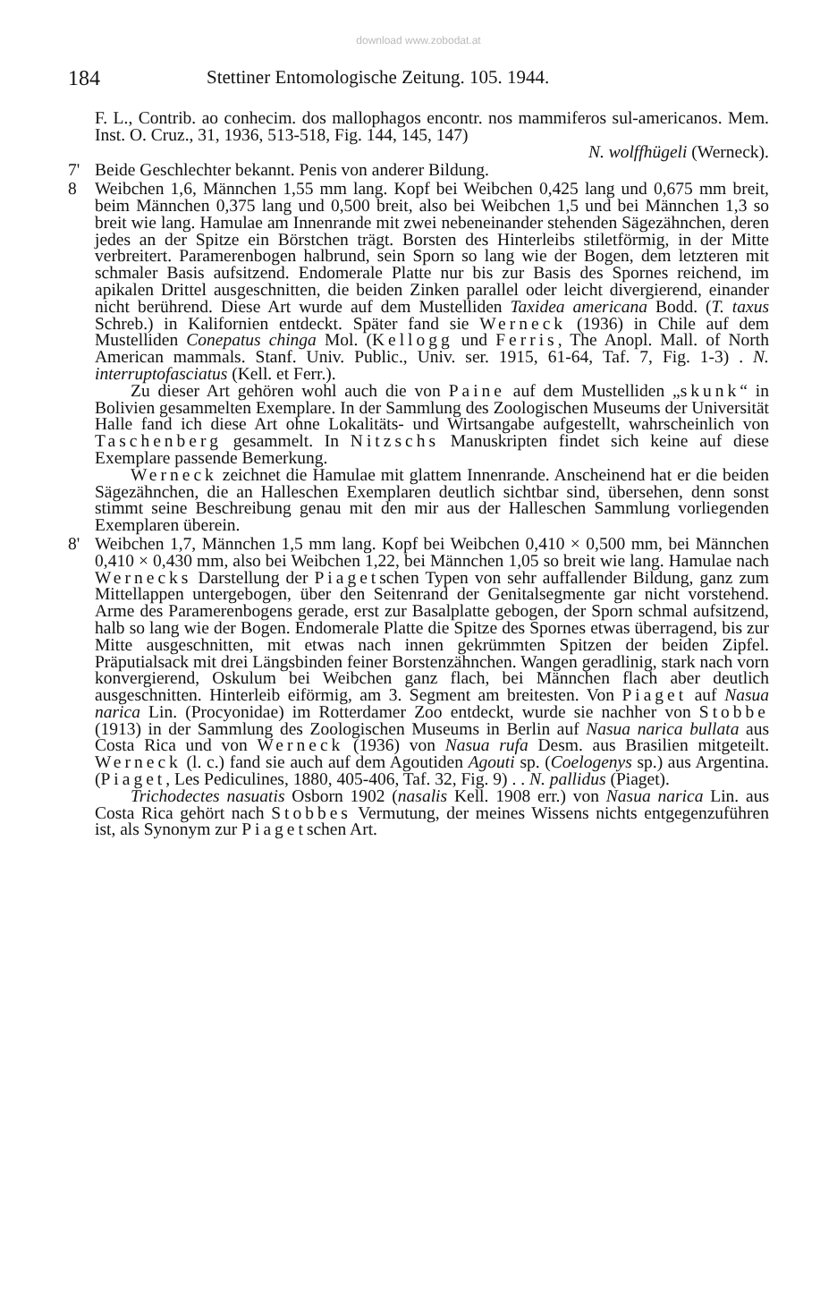download www.zobodat.at
184 Stettiner Entomologische Zeitung. 105. 1944.
F. L., Contrib. ao conhecim. dos mallophagos encontr. nos mammiferos sul-americanos. Mem. Inst. O. Cruz., 31, 1936, 513-518, Fig. 144, 145, 147)
N. wolffhügeli (Werneck).
7' Beide Geschlechter bekannt. Penis von anderer Bildung.
8 Weibchen 1,6, Männchen 1,55 mm lang. Kopf bei Weibchen 0,425 lang und 0,675 mm breit, beim Männchen 0,375 lang und 0,500 breit, also bei Weibchen 1,5 und bei Männchen 1,3 so breit wie lang. Hamulae am Innenrande mit zwei nebeneinander stehenden Sägezähnchen, deren jedes an der Spitze ein Börstchen trägt. Borsten des Hinterleibs stiletförmig, in der Mitte verbreitert. Paramerenbogen halbrund, sein Sporn so lang wie der Bogen, dem letzteren mit schmaler Basis aufsitzend. Endomerale Platte nur bis zur Basis des Spornes reichend, im apikalen Drittel ausgeschnitten, die beiden Zinken parallel oder leicht divergierend, einander nicht berührend. Diese Art wurde auf dem Mustelliden Taxidea americana Bodd. (T. taxus Schreb.) in Kalifornien entdeckt. Später fand sie Werneck (1936) in Chile auf dem Mustelliden Conepatus chinga Mol. (Kellogg und Ferris, The Anopl. Mall. of North American mammals. Stanf. Univ. Public., Univ. ser. 1915, 61-64, Taf. 7, Fig. 1-3) . N. interruptofasciatus (Kell. et Ferr.).
Zu dieser Art gehören wohl auch die von Paine auf dem Mustelliden „skunk“ in Bolivien gesammelten Exemplare. In der Sammlung des Zoologischen Museums der Universität Halle fand ich diese Art ohne Lokalitäts- und Wirtsangabe aufgestellt, wahrscheinlich von Taschenberg gesammelt. In Nitzschs Manuskripten findet sich keine auf diese Exemplare passende Bemerkung.
Werneck zeichnet die Hamulae mit glattem Innenrande. Anscheinend hat er die beiden Sägezähnchen, die an Halleschen Exemplaren deutlich sichtbar sind, übersehen, denn sonst stimmt seine Beschreibung genau mit den mir aus der Halleschen Sammlung vorliegenden Exemplaren überein.
8' Weibchen 1,7, Männchen 1,5 mm lang. Kopf bei Weibchen 0,410 × 0,500 mm, bei Männchen 0,410 × 0,430 mm, also bei Weibchen 1,22, bei Männchen 1,05 so breit wie lang. Hamulae nach Wernecks Darstellung der Piagetschen Typen von sehr auffallender Bildung, ganz zum Mittellappen untergebogen, über den Seitenrand der Genitalsegmente gar nicht vorstehend. Arme des Paramerenbogens gerade, erst zur Basalplatte gebogen, der Sporn schmal aufsitzend, halb so lang wie der Bogen. Endomerale Platte die Spitze des Spornes etwas überragend, bis zur Mitte ausgeschnitten, mit etwas nach innen gekrümmten Spitzen der beiden Zipfel. Präputialsack mit drei Längsbinden feiner Borstenzähnchen. Wangen geradlinig, stark nach vorn konvergierend, Oskulum bei Weibchen ganz flach, bei Männchen flach aber deutlich ausgeschnitten. Hinterleib eiförmig, am 3. Segment am breitesten. Von Piaget auf Nasua narica Lin. (Procyonidae) im Rotterdamer Zoo entdeckt, wurde sie nachher von Stobbe (1913) in der Sammlung des Zoologischen Museums in Berlin auf Nasua narica bullata aus Costa Rica und von Werneck (1936) von Nasua rufa Desm. aus Brasilien mitgeteilt. Werneck (l. c.) fand sie auch auf dem Agoutiden Agouti sp. (Coelogenys sp.) aus Argentina. (Piaget, Les Pediculines, 1880, 405-406, Taf. 32, Fig. 9) . . N. pallidus (Piaget).
Trichodectes nasuatis Osborn 1902 (nasalis Kell. 1908 err.) von Nasua narica Lin. aus Costa Rica gehört nach Stobbes Vermutung, der meines Wissens nichts entgegenzuführen ist, als Synonym zur Piagetschen Art.